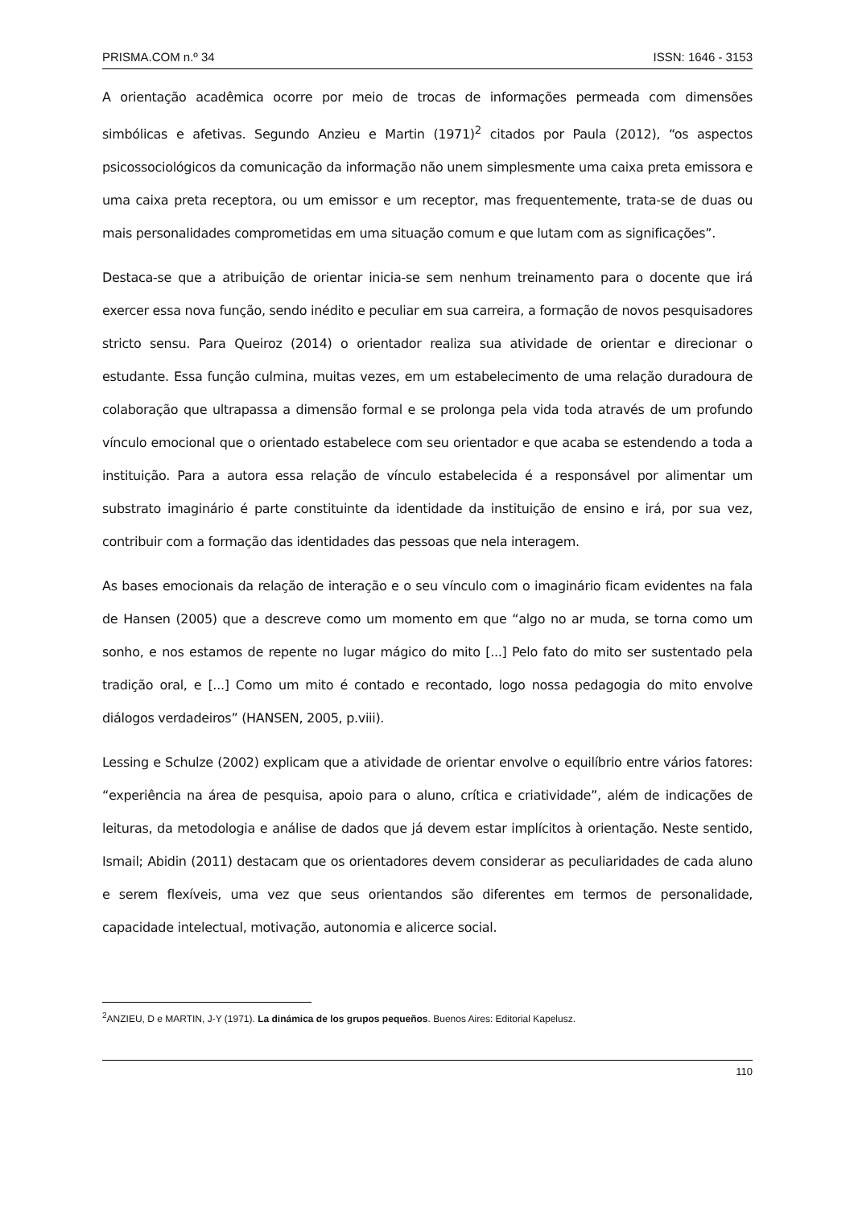PRISMA.COM n.º 34 ISSN: 1646 - 3153
A orientação acadêmica ocorre por meio de trocas de informações permeada com dimensões simbólicas e afetivas. Segundo Anzieu e Martin (1971)<sup>2</sup> citados por Paula (2012), “os aspectos psicossociológicos da comunicação da informação não unem simplesmente uma caixa preta emissora e uma caixa preta receptora, ou um emissor e um receptor, mas frequentemente, trata-se de duas ou mais personalidades comprometidas em uma situação comum e que lutam com as significações”.
Destaca-se que a atribuição de orientar inicia-se sem nenhum treinamento para o docente que irá exercer essa nova função, sendo inédito e peculiar em sua carreira, a formação de novos pesquisadores stricto sensu. Para Queiroz (2014) o orientador realiza sua atividade de orientar e direcionar o estudante. Essa função culmina, muitas vezes, em um estabelecimento de uma relação duradoura de colaboração que ultrapassa a dimensão formal e se prolonga pela vida toda através de um profundo vínculo emocional que o orientado estabelece com seu orientador e que acaba se estendendo a toda a instituição. Para a autora essa relação de vínculo estabelecida é a responsável por alimentar um substrato imaginário é parte constituinte da identidade da instituição de ensino e irá, por sua vez, contribuir com a formação das identidades das pessoas que nela interagem.
As bases emocionais da relação de interação e o seu vínculo com o imaginário ficam evidentes na fala de Hansen (2005) que a descreve como um momento em que “algo no ar muda, se torna como um sonho, e nos estamos de repente no lugar mágico do mito [...] Pelo fato do mito ser sustentado pela tradição oral, e [...] Como um mito é contado e recontado, logo nossa pedagogia do mito envolve diálogos verdadeiros” (HANSEN, 2005, p.viii).
Lessing e Schulze (2002) explicam que a atividade de orientar envolve o equilíbrio entre vários fatores: “experiência na área de pesquisa, apoio para o aluno, crítica e criatividade”, além de indicações de leituras, da metodologia e análise de dados que já devem estar implícitos à orientação. Neste sentido, Ismail; Abidin (2011) destacam que os orientadores devem considerar as peculiaridades de cada aluno e serem flexíveis, uma vez que seus orientandos são diferentes em termos de personalidade, capacidade intelectual, motivação, autonomia e alicerce social.
<sup>2</sup> ANZIEU, D e MARTIN, J-Y (1971). La dinámica de los grupos pequeños. Buenos Aires: Editorial Kapelusz.
110